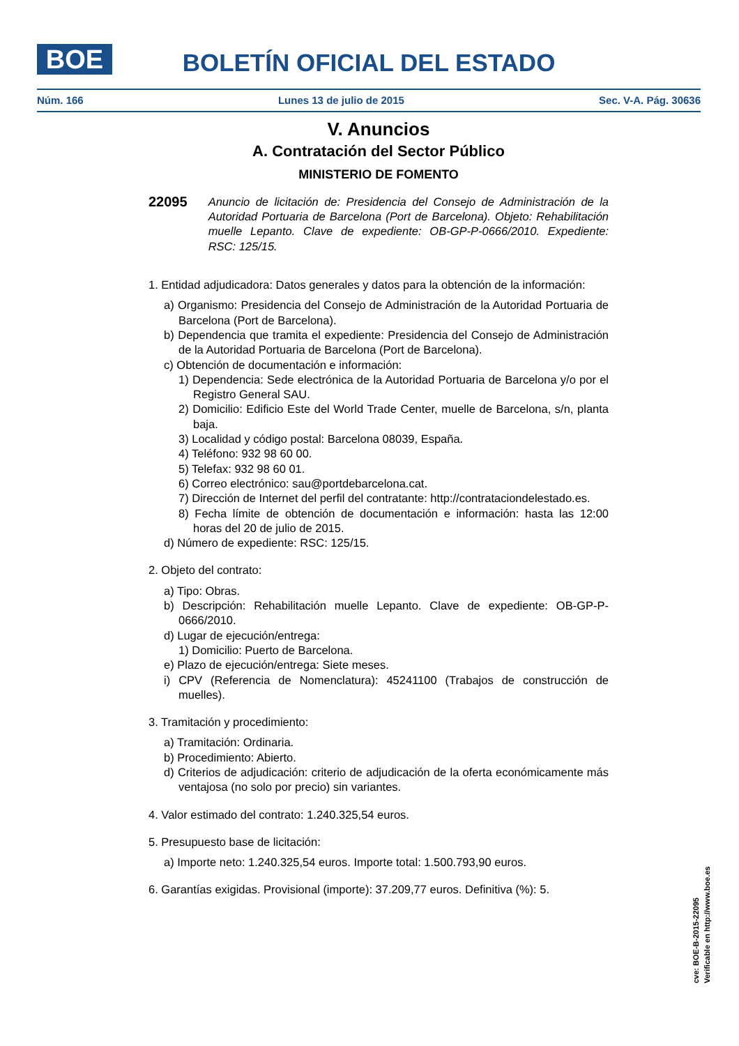BOE
BOLETÍN OFICIAL DEL ESTADO
Núm. 166 Lunes 13 de julio de 2015 Sec. V-A. Pág. 30636
V. Anuncios
A. Contratación del Sector Público
MINISTERIO DE FOMENTO
22095 Anuncio de licitación de: Presidencia del Consejo de Administración de la Autoridad Portuaria de Barcelona (Port de Barcelona). Objeto: Rehabilitación muelle Lepanto. Clave de expediente: OB-GP-P-0666/2010. Expediente: RSC: 125/15.
1. Entidad adjudicadora: Datos generales y datos para la obtención de la información:
a) Organismo: Presidencia del Consejo de Administración de la Autoridad Portuaria de Barcelona (Port de Barcelona).
b) Dependencia que tramita el expediente: Presidencia del Consejo de Administración de la Autoridad Portuaria de Barcelona (Port de Barcelona).
c) Obtención de documentación e información:
1) Dependencia: Sede electrónica de la Autoridad Portuaria de Barcelona y/o por el Registro General SAU.
2) Domicilio: Edificio Este del World Trade Center, muelle de Barcelona, s/n, planta baja.
3) Localidad y código postal: Barcelona 08039, España.
4) Teléfono: 932 98 60 00.
5) Telefax: 932 98 60 01.
6) Correo electrónico: sau@portdebarcelona.cat.
7) Dirección de Internet del perfil del contratante: http://contrataciondelestado.es.
8) Fecha límite de obtención de documentación e información: hasta las 12:00 horas del 20 de julio de 2015.
d) Número de expediente: RSC: 125/15.
2. Objeto del contrato:
a) Tipo: Obras.
b) Descripción: Rehabilitación muelle Lepanto. Clave de expediente: OB-GP-P-0666/2010.
d) Lugar de ejecución/entrega:
1) Domicilio: Puerto de Barcelona.
e) Plazo de ejecución/entrega: Siete meses.
i) CPV (Referencia de Nomenclatura): 45241100 (Trabajos de construcción de muelles).
3. Tramitación y procedimiento:
a) Tramitación: Ordinaria.
b) Procedimiento: Abierto.
d) Criterios de adjudicación: criterio de adjudicación de la oferta económicamente más ventajosa (no solo por precio) sin variantes.
4. Valor estimado del contrato: 1.240.325,54 euros.
5. Presupuesto base de licitación:
a) Importe neto: 1.240.325,54 euros. Importe total: 1.500.793,90 euros.
6. Garantías exigidas. Provisional (importe): 37.209,77 euros. Definitiva (%): 5.
cve: BOE-B-2015-22095
Verificable en http://www.boe.es